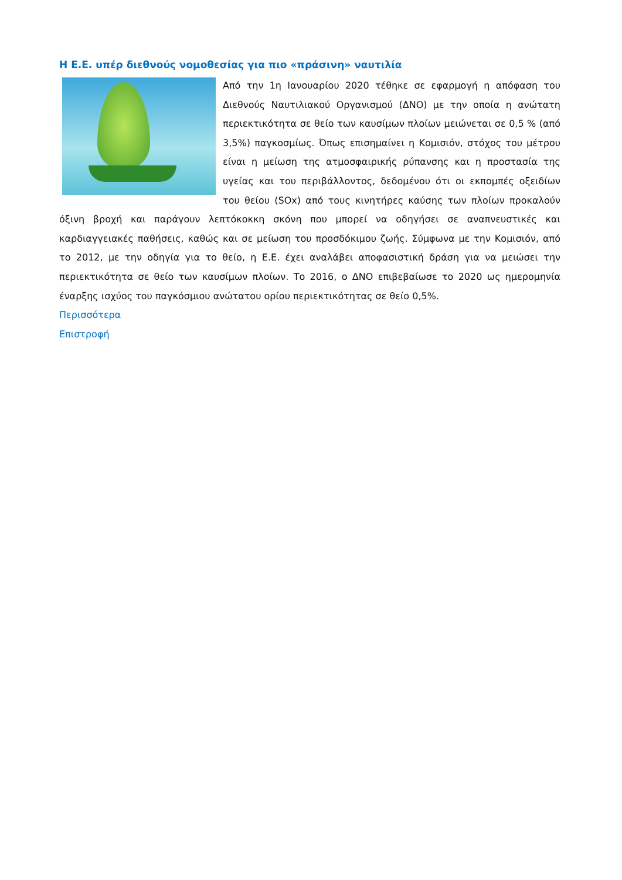Η Ε.Ε. υπέρ διεθνούς νομοθεσίας για πιο «πράσινη» ναυτιλία
Από την 1η Ιανουαρίου 2020 τέθηκε σε εφαρμογή η απόφαση του Διεθνούς Ναυτιλιακού Οργανισμού (ΔΝΟ) με την οποία η ανώτατη περιεκτικότητα σε θείο των καυσίμων πλοίων μειώνεται σε 0,5 % (από 3,5%) παγκοσμίως. Όπως επισημαίνει η Κομισιόν, στόχος του μέτρου είναι η μείωση της ατμοσφαιρικής ρύπανσης και η προστασία της υγείας και του περιβάλλοντος, δεδομένου ότι οι εκπομπές οξειδίων του θείου (SOx) από τους κινητήρες καύσης των πλοίων προκαλούν όξινη βροχή και παράγουν λεπτόκοκκη σκόνη που μπορεί να οδηγήσει σε αναπνευστικές και καρδιαγγειακές παθήσεις, καθώς και σε μείωση του προσδόκιμου ζωής. Σύμφωνα με την Κομισιόν, από το 2012, με την οδηγία για το θείο, η Ε.Ε. έχει αναλάβει αποφασιστική δράση για να μειώσει την περιεκτικότητα σε θείο των καυσίμων πλοίων. Το 2016, ο ΔΝΟ επιβεβαίωσε το 2020 ως ημερομηνία έναρξης ισχύος του παγκόσμιου ανώτατου ορίου περιεκτικότητας σε θείο 0,5%.
Περισσότερα
Επιστροφή